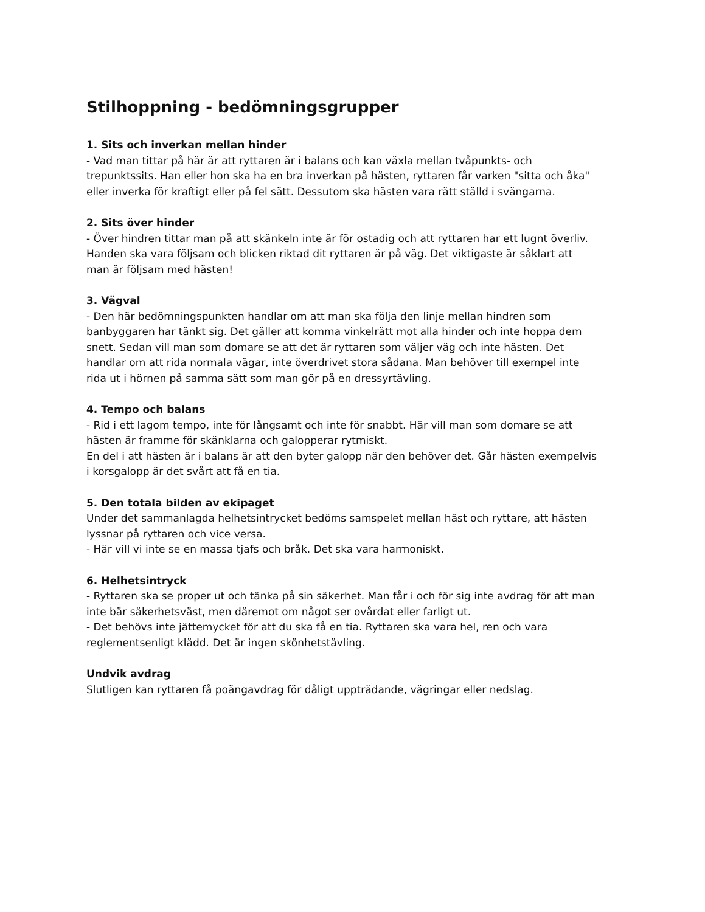Stilhoppning - bedömningsgrupper
1. Sits och inverkan mellan hinder
- Vad man tittar på här är att ryttaren är i balans och kan växla mellan tvåpunkts- och trepunktssits. Han eller hon ska ha en bra inverkan på hästen, ryttaren får varken "sitta och åka" eller inverka för kraftigt eller på fel sätt. Dessutom ska hästen vara rätt ställd i svängarna.
2. Sits över hinder
- Över hindren tittar man på att skänkeln inte är för ostadig och att ryttaren har ett lugnt överliv. Handen ska vara följsam och blicken riktad dit ryttaren är på väg. Det viktigaste är såklart att man är följsam med hästen!
3. Vägval
- Den här bedömningspunkten handlar om att man ska följa den linje mellan hindren som banbyggaren har tänkt sig. Det gäller att komma vinkelrätt mot alla hinder och inte hoppa dem snett. Sedan vill man som domare se att det är ryttaren som väljer väg och inte hästen. Det handlar om att rida normala vägar, inte överdrivet stora sådana. Man behöver till exempel inte rida ut i hörnen på samma sätt som man gör på en dressyrtävling.
4. Tempo och balans
- Rid i ett lagom tempo, inte för långsamt och inte för snabbt. Här vill man som domare se att hästen är framme för skänklarna och galopperar rytmiskt.
En del i att hästen är i balans är att den byter galopp när den behöver det. Går hästen exempelvis i korsgalopp är det svårt att få en tia.
5. Den totala bilden av ekipaget
Under det sammanlagda helhetsintrycket bedöms samspelet mellan häst och ryttare, att hästen lyssnar på ryttaren och vice versa.
- Här vill vi inte se en massa tjafs och bråk. Det ska vara harmoniskt.
6. Helhetsintryck
- Ryttaren ska se proper ut och tänka på sin säkerhet. Man får i och för sig inte avdrag för att man inte bär säkerhetsväst, men däremot om något ser ovårdat eller farligt ut.
- Det behövs inte jättemycket för att du ska få en tia. Ryttaren ska vara hel, ren och vara reglementsenligt klädd. Det är ingen skönhetstävling.
Undvik avdrag
Slutligen kan ryttaren få poängavdrag för dåligt uppträdande, vägringar eller nedslag.